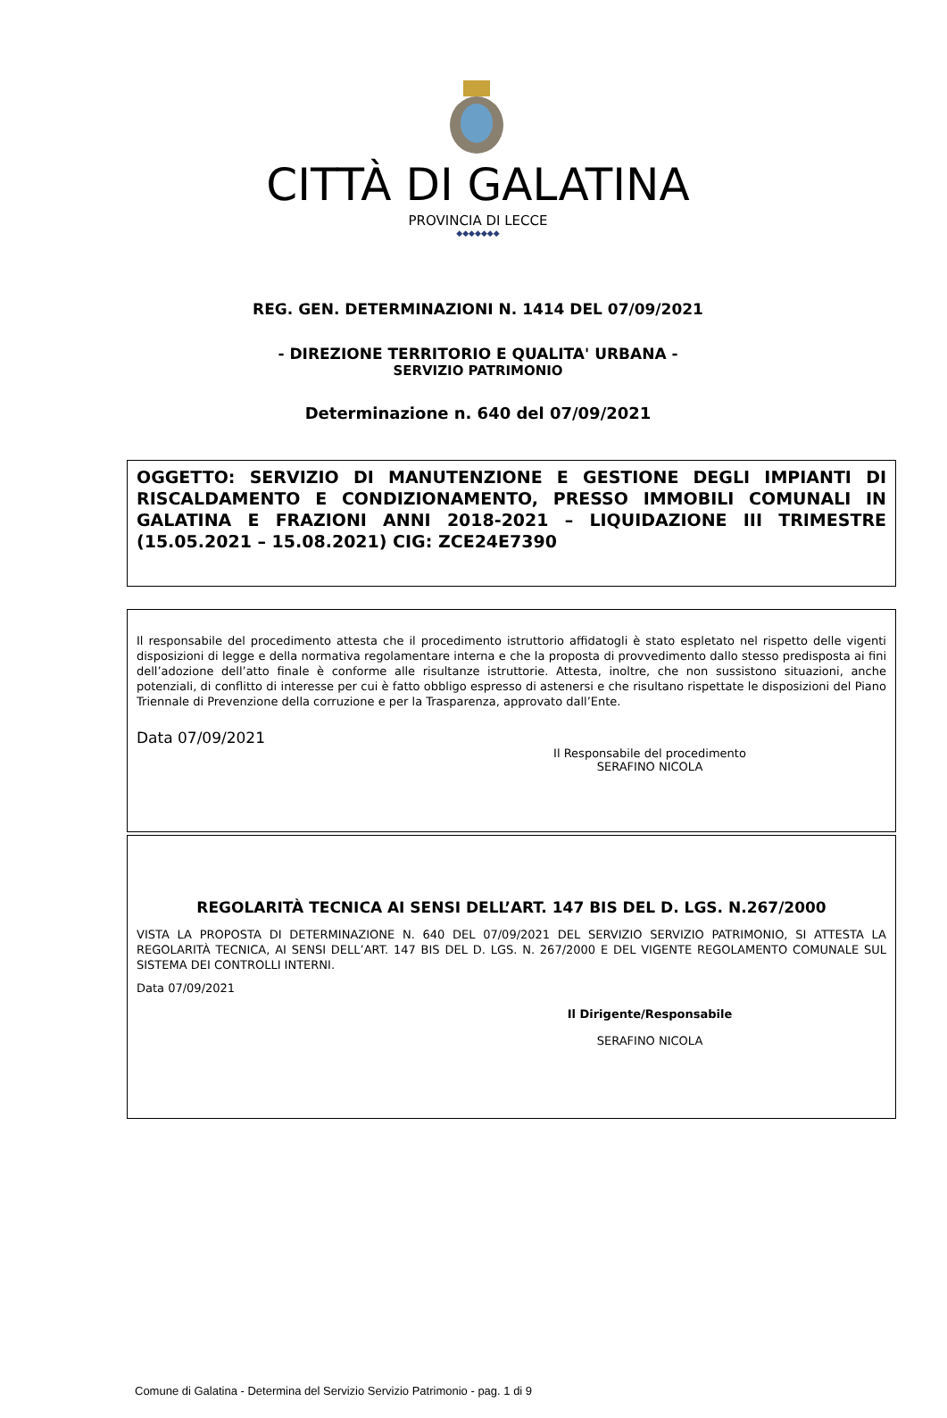CITTÀ DI GALATINA
PROVINCIA DI LECCE
◆◆◆◆◆◆◆
REG. GEN. DETERMINAZIONI N. 1414 DEL 07/09/2021
- DIREZIONE TERRITORIO E QUALITA' URBANA -
SERVIZIO PATRIMONIO
Determinazione n. 640 del 07/09/2021
OGGETTO: SERVIZIO DI MANUTENZIONE E GESTIONE DEGLI IMPIANTI DI RISCALDAMENTO E CONDIZIONAMENTO, PRESSO IMMOBILI COMUNALI IN GALATINA E FRAZIONI ANNI 2018-2021 – LIQUIDAZIONE III TRIMESTRE (15.05.2021 – 15.08.2021) CIG: ZCE24E7390
Il responsabile del procedimento attesta che il procedimento istruttorio affidatogli è stato espletato nel rispetto delle vigenti disposizioni di legge e della normativa regolamentare interna e che la proposta di provvedimento dallo stesso predisposta ai fini dell’adozione dell’atto finale è conforme alle risultanze istruttorie. Attesta, inoltre, che non sussistono situazioni, anche potenziali, di conflitto di interesse per cui è fatto obbligo espresso di astenersi e che risultano rispettate le disposizioni del Piano Triennale di Prevenzione della corruzione e per la Trasparenza, approvato dall’Ente.
Data 07/09/2021
Il Responsabile del procedimento
SERAFINO NICOLA
REGOLARITÀ TECNICA AI SENSI DELL’ART. 147 BIS DEL D. LGS. N.267/2000
VISTA LA PROPOSTA DI DETERMINAZIONE N. 640 DEL 07/09/2021 DEL SERVIZIO SERVIZIO PATRIMONIO, SI ATTESTA LA REGOLARITÀ TECNICA, AI SENSI DELL’ART. 147 BIS DEL D. LGS. N. 267/2000 E DEL VIGENTE REGOLAMENTO COMUNALE SUL SISTEMA DEI CONTROLLI INTERNI.
Data 07/09/2021
Il Dirigente/Responsabile
SERAFINO NICOLA
Comune di Galatina - Determina del Servizio Servizio Patrimonio - pag. 1 di 9